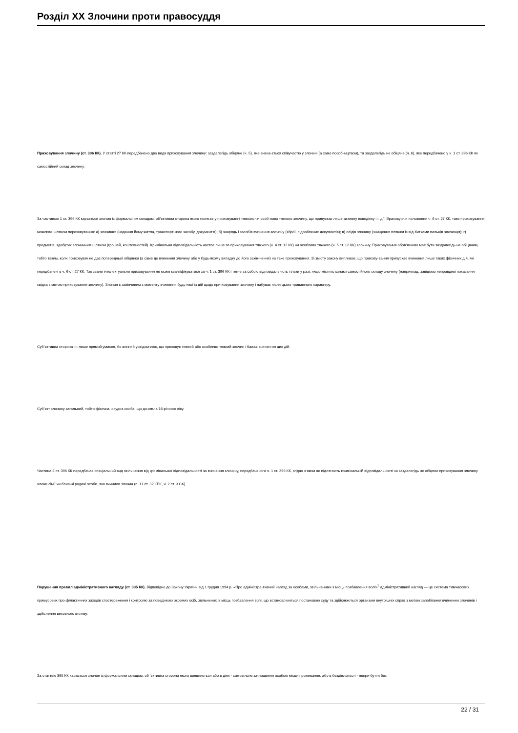Розділ XX Злочини проти правосуддя
Приховування злочину (ст. 396 КК). У статті 27 КК передбачено два види приховування злочину: заздалегідь обіцяне (ч. 5), яке визна-ється співучастю у злочині (а саме пособництвом), та заздалегідь не обіцяне (ч. 6), яке передбачено у ч. 1 ст. 396 КК як самостійний склад злочину.
За частиною 1 ст. 396 КК карається злочин із формальним складом, об’єктивна сторона якого полягає у приховуванні тяжкого чи особ-ливо тяжкого злочину, що припускає лише активну поведінку — дії. Враховуючи положення ч. 6 ст. 27 КК, таке приховування можливе шляхом переховування: а) злочинця (надання йому житла, транспорт-ного засобу, документів); б) знарядь і засобів вчинення злочину (зброї, підроблених документів); в) слідів злочину (знищення пляшки із від-битками пальців злочинця); г) предметів, здобутих злочинним шляхом (грошей, коштовностей). Кримінальна відповідальність настає лише за приховування тяжкого (ч. 4 ст. 12 КК) чи особливо тяжкого (ч. 5 ст. 12 КК) злочину. Приховування обов’язково має бути заздалегідь не обіцяним, тобто таким, коли приховувач не дає попередньої обіцянки (а саме до вчинення злочину або у будь-якому випадку до його закін-чення) на таке приховування. Зі змісту закону випливає, що прихову-вання припускає вчинення лише таких фізичних дій, які передбачені в ч. 6 ст. 27 КК. Так зване інтелектуальне приховування не може ква-ліфікуватися за ч. 1 ст. 396 КК і тягне за собою відповідальність тільки у разі, якщо містить ознаки самостійного складу злочину (наприклад, завідомо неправдиві показання свідка з метою приховування злочину). Злочин є закінченим з моменту вчинення будь-якої із дій щодо при-ховування злочину і набуває після цього триваючого характеру.
Суб’єктивна сторона — лише прямий умисел, бо винний усвідом-лює, що приховує тяжкий або особливо тяжкий злочин і бажає вчинен-ня цих дій.
Суб’єкт злочину загальний, тобто фізична, осудна особа, що до-сягла 16-річного віку.
Частина 2 ст. 396 КК передбачає спеціальний вид звільнення від кримінальної відповідальності за вчинення злочину, передбаченого ч. 1 ст. 396 КК, згідно з яким не підлягають кримінальній відповідальності за заздалегідь не обіцяне приховування злочину члени сім’ї чи близькі родичі особи, яка вчинила злочин (п. 11 ст. 32 КПК, ч. 2 ст. 3 СК).
Порушення правил адміністративного нагляду (ст. 395 КК). Відповідно до Закону України від 1 грудня 1994 р. «Про адміністра-тивний нагляд за особами, звільненими з місць позбавлення волі»<sup>1</sup> адміністративний нагляд — це система тимчасових примусових про-філактичних заходів спостереження і контролю за поведінкою окремих осіб, звільнених із місць позбавлення волі, що встановлюються постановою суду та здійснюються органами внутрішніх справ з метою запобігання вчиненню злочинів і здійснення виховного впливу.
За статтею 395 КК карається злочин із формальним складом, об ’єктивна сторона якого виявляється або в діях - самовільне за-лишення особою місця проживання, або в бездіяльності - непри-буття без
22 / 31